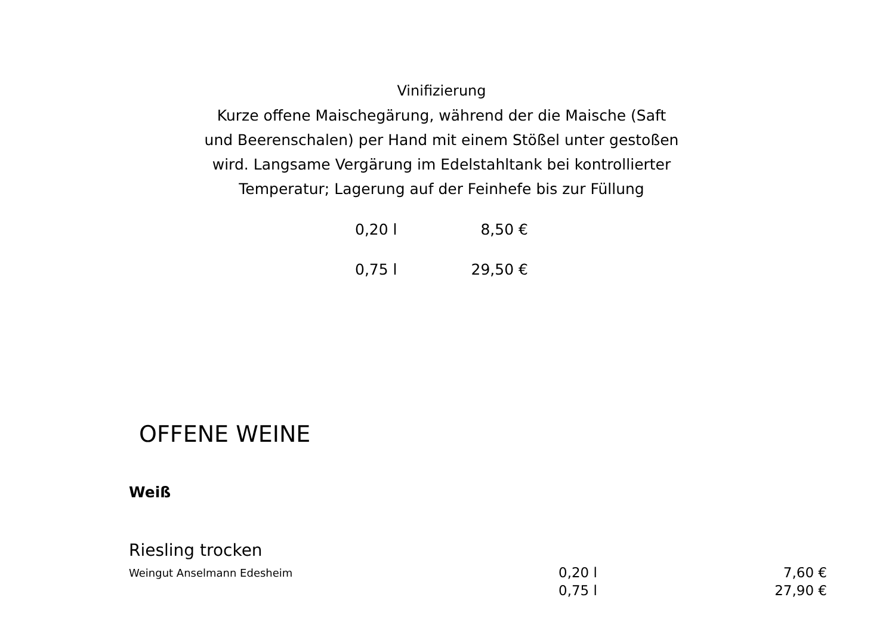Vinifizierung
Kurze offene Maischegärung, während der die Maische (Saft und Beerenschalen) per Hand mit einem Stößel unter gestoßen wird. Langsame Vergärung im Edelstahltank bei kontrollierter Temperatur; Lagerung auf der Feinhefe bis zur Füllung
| 0,20 l | 8,50 € |
| 0,75 l | 29,50 € |
OFFENE WEINE
Weiß
Riesling trocken
| Weingut Anselmann Edesheim | 0,20 l | 7,60 € |
| | 0,75 l | 27,90 € |